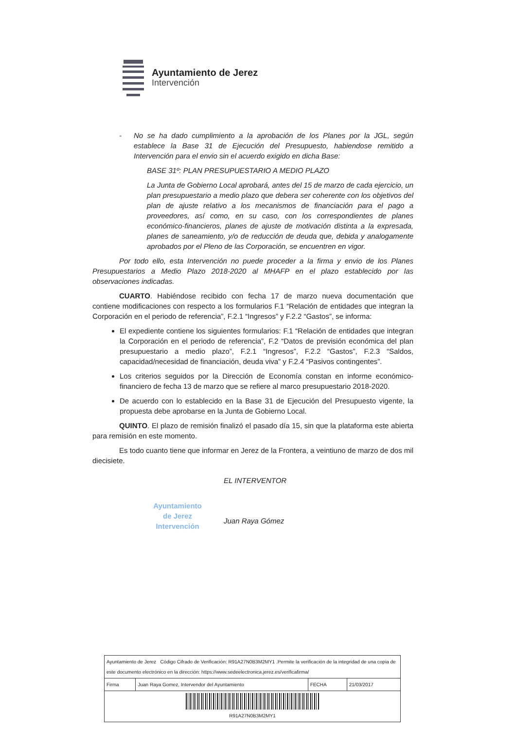Ayuntamiento de Jerez
Intervención
- No se ha dado cumplimiento a la aprobación de los Planes por la JGL, según establece la Base 31 de Ejecución del Presupuesto, habiendose remitido a Intervención para el envio sin el acuerdo exigido en dicha Base:
BASE 31º: PLAN PRESUPUESTARIO A MEDIO PLAZO
La Junta de Gobierno Local aprobará, antes del 15 de marzo de cada ejercicio, un plan presupuestario a medio plazo que debera ser coherente con los objetivos del plan de ajuste relativo a los mecanismos de financiación para el pago a proveedores, así como, en su caso, con los correspondientes de planes económico-financieros, planes de ajuste de motivación distinta a la expresada, planes de saneamiento, y/o de reducción de deuda que, debida y analogamente aprobados por el Pleno de las Corporación, se encuentren en vigor.
Por todo ello, esta Intervención no puede proceder a la firma y envio de los Planes Presupuestarios a Medio Plazo 2018-2020 al MHAFP en el plazo establecido por las observaciones indicadas.
CUARTO. Habiéndose recibido con fecha 17 de marzo nueva documentación que contiene modificaciones con respecto a los formularios F.1 “Relación de entidades que integran la Corporación en el periodo de referencia”, F.2.1 “Ingresos” y F.2.2 “Gastos”, se informa:
El expediente contiene los siguientes formularios: F.1 “Relación de entidades que integran la Corporación en el periodo de referencia”, F.2 “Datos de previsión económica del plan presupuestario a medio plazo”, F.2.1 “Ingresos”, F.2.2 “Gastos”, F.2.3 “Saldos, capacidad/necesidad de financiación, deuda viva” y F.2.4 “Pasivos contingentes”.
Los criterios seguidos por la Dirección de Economía constan en informe económico-financiero de fecha 13 de marzo que se refiere al marco presupuestario 2018-2020.
De acuerdo con lo establecido en la Base 31 de Ejecución del Presupuesto vigente, la propuesta debe aprobarse en la Junta de Gobierno Local.
QUINTO. El plazo de remisión finalizó el pasado día 15, sin que la plataforma este abierta para remisión en este momento.
Es todo cuanto tiene que informar en Jerez de la Frontera, a veintiuno de marzo de dos mil diecisiete.
EL INTERVENTOR
Juan Raya Gómez
Ayuntamiento
de Jerez
Intervención
| Ayuntamiento de Jerez Código Cifrado de Verificación: R91A27N0B3M2MY1 .Permite la verificación de la integridad de una copia de este documento electrónico en la dirección: https://www.sedeelectronica.jerez.es/verificafirma/ | | | |
| Firma | Juan Raya Gomez, Intervendor del Ayuntamiento | FECHA | 21/03/2017 |
| R91A27N0B3M2MY1 | | | |